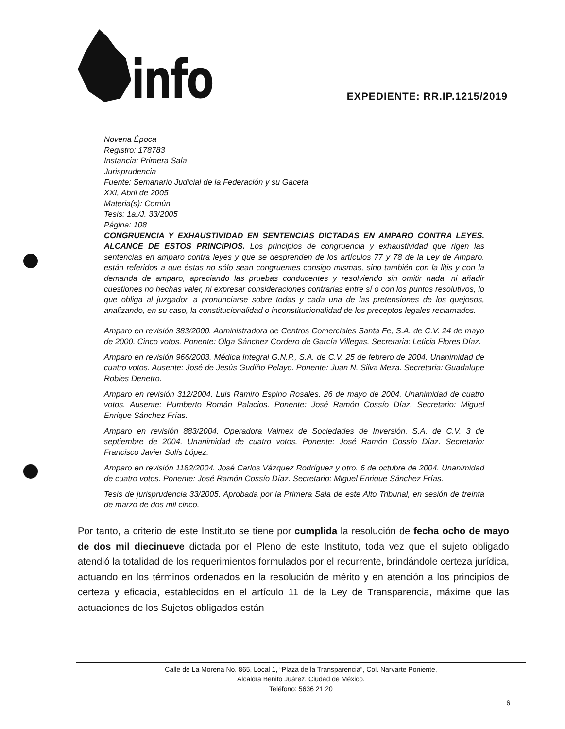info
EXPEDIENTE: RR.IP.1215/2019
Novena Época
Registro: 178783
Instancia: Primera Sala
Jurisprudencia
Fuente: Semanario Judicial de la Federación y su Gaceta
XXI, Abril de 2005
Materia(s): Común
Tesis: 1a./J. 33/2005
Página: 108
CONGRUENCIA Y EXHAUSTIVIDAD EN SENTENCIAS DICTADAS EN AMPARO CONTRA LEYES. ALCANCE DE ESTOS PRINCIPIOS. Los principios de congruencia y exhaustividad que rigen las sentencias en amparo contra leyes y que se desprenden de los artículos 77 y 78 de la Ley de Amparo, están referidos a que éstas no sólo sean congruentes consigo mismas, sino también con la litis y con la demanda de amparo, apreciando las pruebas conducentes y resolviendo sin omitir nada, ni añadir cuestiones no hechas valer, ni expresar consideraciones contrarias entre sí o con los puntos resolutivos, lo que obliga al juzgador, a pronunciarse sobre todas y cada una de las pretensiones de los quejosos, analizando, en su caso, la constitucionalidad o inconstitucionalidad de los preceptos legales reclamados.
Amparo en revisión 383/2000. Administradora de Centros Comerciales Santa Fe, S.A. de C.V. 24 de mayo de 2000. Cinco votos. Ponente: Olga Sánchez Cordero de García Villegas. Secretaria: Leticia Flores Díaz.
Amparo en revisión 966/2003. Médica Integral G.N.P., S.A. de C.V. 25 de febrero de 2004. Unanimidad de cuatro votos. Ausente: José de Jesús Gudiño Pelayo. Ponente: Juan N. Silva Meza. Secretaria: Guadalupe Robles Denetro.
Amparo en revisión 312/2004. Luis Ramiro Espino Rosales. 26 de mayo de 2004. Unanimidad de cuatro votos. Ausente: Humberto Román Palacios. Ponente: José Ramón Cossío Díaz. Secretario: Miguel Enrique Sánchez Frías.
Amparo en revisión 883/2004. Operadora Valmex de Sociedades de Inversión, S.A. de C.V. 3 de septiembre de 2004. Unanimidad de cuatro votos. Ponente: José Ramón Cossío Díaz. Secretario: Francisco Javier Solís López.
Amparo en revisión 1182/2004. José Carlos Vázquez Rodríguez y otro. 6 de octubre de 2004. Unanimidad de cuatro votos. Ponente: José Ramón Cossío Díaz. Secretario: Miguel Enrique Sánchez Frías.
Tesis de jurisprudencia 33/2005. Aprobada por la Primera Sala de este Alto Tribunal, en sesión de treinta de marzo de dos mil cinco.
Por tanto, a criterio de este Instituto se tiene por cumplida la resolución de fecha ocho de mayo de dos mil diecinueve dictada por el Pleno de este Instituto, toda vez que el sujeto obligado atendió la totalidad de los requerimientos formulados por el recurrente, brindándole certeza jurídica, actuando en los términos ordenados en la resolución de mérito y en atención a los principios de certeza y eficacia, establecidos en el artículo 11 de la Ley de Transparencia, máxime que las actuaciones de los Sujetos obligados están
Calle de La Morena No. 865, Local 1, “Plaza de la Transparencia”, Col. Narvarte Poniente,
Alcaldía Benito Juárez, Ciudad de México.
Teléfono: 5636 21 20
6